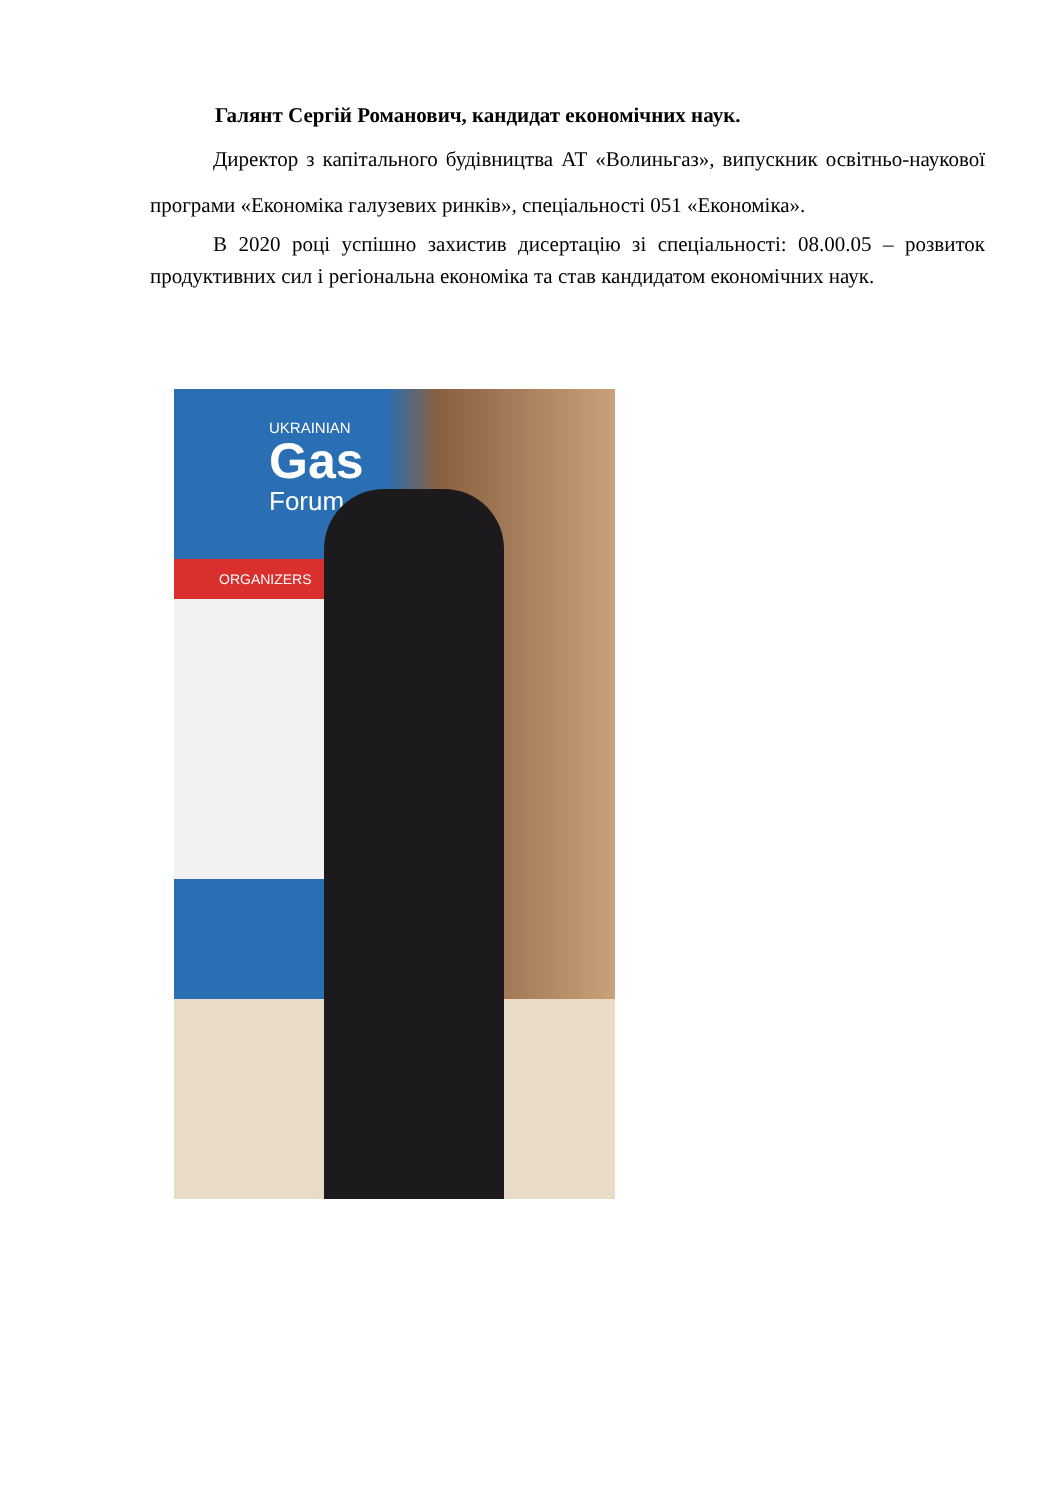Галянт Сергій Романович, кандидат економічних наук.
Директор з капітального будівництва АТ «Волиньгаз», випускник освітньо-наукової програми «Економіка галузевих ринків», спеціальності 051 «Економіка».
В 2020 році успішно захистив дисертацію зі спеціальності: 08.00.05 – розвиток продуктивних сил і регіональна економіка та став кандидатом економічних наук.
UKRAINIAN
Gas
Forum
ORGANIZERS